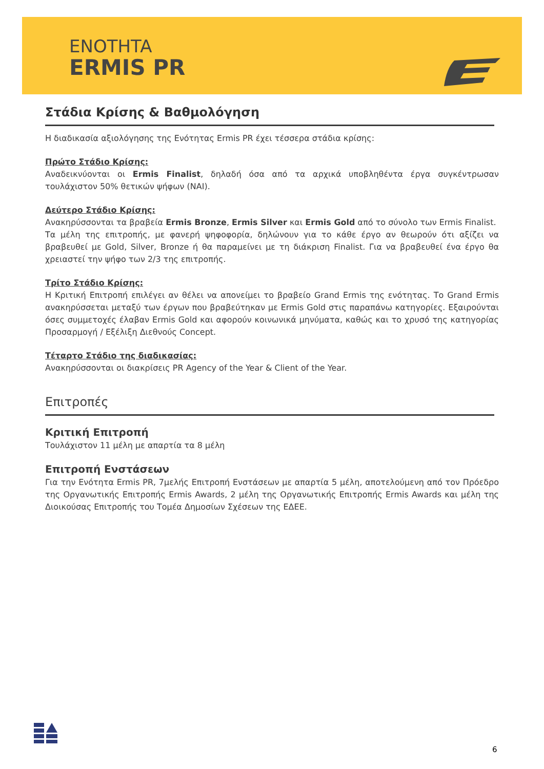ENOTHTA
ERMIS PR
Στάδια Κρίσης & Βαθμολόγηση
Η διαδικασία αξιολόγησης της Ενότητας Ermis PR έχει τέσσερα στάδια κρίσης:
Πρώτο Στάδιο Κρίσης:
Αναδεικνύονται οι Ermis Finalist, δηλαδή όσα από τα αρχικά υποβληθέντα έργα συγκέντρωσαν τουλάχιστον 50% θετικών ψήφων (ΝΑΙ).
Δεύτερο Στάδιο Κρίσης:
Ανακηρύσσονται τα βραβεία Ermis Bronze, Ermis Silver και Ermis Gold από το σύνολο των Ermis Finalist.
Τα μέλη της επιτροπής, με φανερή ψηφοφορία, δηλώνουν για το κάθε έργο αν θεωρούν ότι αξίζει να βραβευθεί με Gold, Silver, Bronze ή θα παραμείνει με τη διάκριση Finalist. Για να βραβευθεί ένα έργο θα χρειαστεί την ψήφο των 2/3 της επιτροπής.
Τρίτο Στάδιο Κρίσης:
Η Κριτική Επιτροπή επιλέγει αν θέλει να απονείμει το βραβείο Grand Ermis της ενότητας. Το Grand Ermis ανακηρύσσεται μεταξύ των έργων που βραβεύτηκαν με Ermis Gold στις παραπάνω κατηγορίες. Εξαιρούνται όσες συμμετοχές έλαβαν Ermis Gold και αφορούν κοινωνικά μηνύματα, καθώς και το χρυσό της κατηγορίας Προσαρμογή / Εξέλιξη Διεθνούς Concept.
Τέταρτο Στάδιο της διαδικασίας:
Ανακηρύσσονται οι διακρίσεις PR Agency of the Year & Client of the Year.
Επιτροπές
Κριτική Επιτροπή
Τουλάχιστον 11 μέλη με απαρτία τα 8 μέλη
Επιτροπή Ενστάσεων
Για την Ενότητα Ermis PR, 7μελής Επιτροπή Ενστάσεων με απαρτία 5 μέλη, αποτελούμενη από τον Πρόεδρο της Οργανωτικής Επιτροπής Ermis Awards, 2 μέλη της Οργανωτικής Επιτροπής Ermis Awards και μέλη της Διοικούσας Επιτροπής του Τομέα Δημοσίων Σχέσεων της ΕΔΕΕ.
6